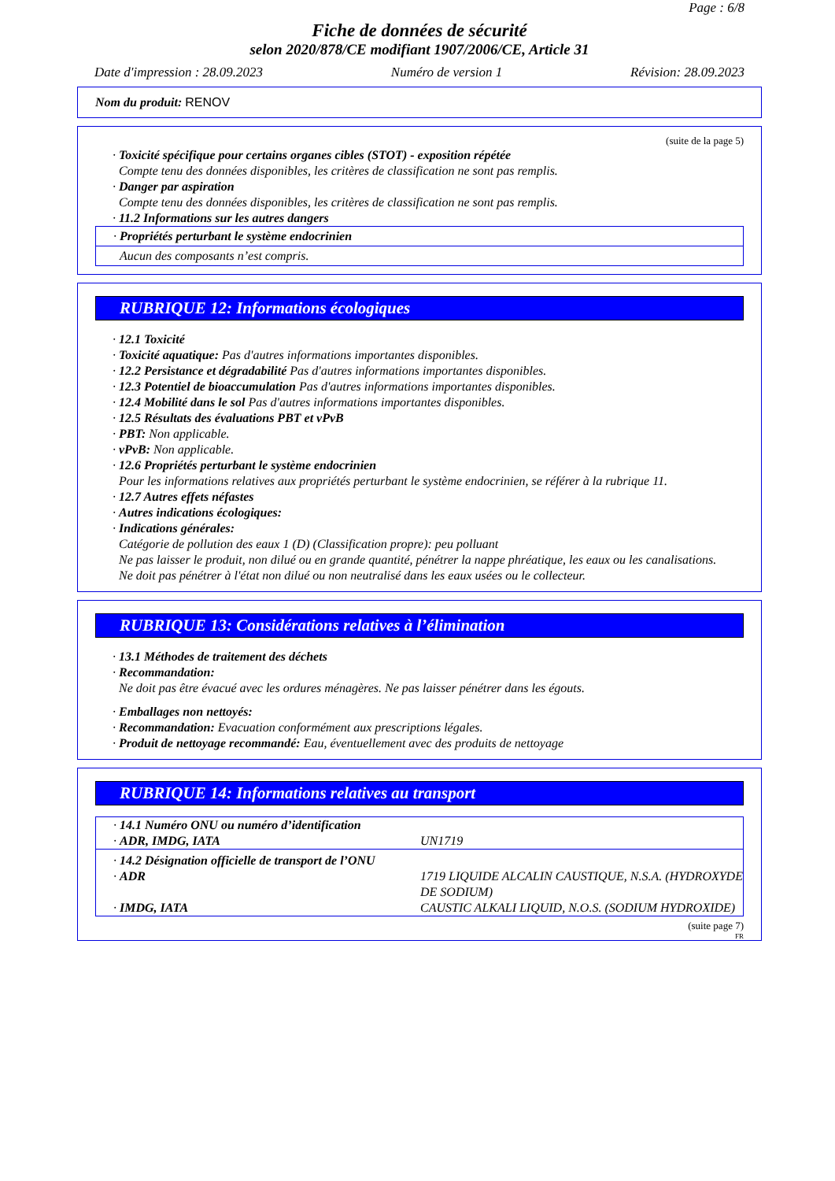Page : 6/8
Fiche de données de sécurité
selon 2020/878/CE modifiant 1907/2006/CE, Article 31
Date d'impression : 28.09.2023 Numéro de version 1 Révision: 28.09.2023
Nom du produit: RENOV
(suite de la page 5)
· Toxicité spécifique pour certains organes cibles (STOT) - exposition répétée
Compte tenu des données disponibles, les critères de classification ne sont pas remplis.
· Danger par aspiration
Compte tenu des données disponibles, les critères de classification ne sont pas remplis.
· 11.2 Informations sur les autres dangers
· Propriétés perturbant le système endocrinien
Aucun des composants n’est compris.
RUBRIQUE 12: Informations écologiques
· 12.1 Toxicité
· Toxicité aquatique: Pas d'autres informations importantes disponibles.
· 12.2 Persistance et dégradabilité Pas d'autres informations importantes disponibles.
· 12.3 Potentiel de bioaccumulation Pas d'autres informations importantes disponibles.
· 12.4 Mobilité dans le sol Pas d'autres informations importantes disponibles.
· 12.5 Résultats des évaluations PBT et vPvB
· PBT: Non applicable.
· vPvB: Non applicable.
· 12.6 Propriétés perturbant le système endocrinien
Pour les informations relatives aux propriétés perturbant le système endocrinien, se référer à la rubrique 11.
· 12.7 Autres effets néfastes
· Autres indications écologiques:
· Indications générales:
Catégorie de pollution des eaux 1 (D) (Classification propre): peu polluant
Ne pas laisser le produit, non dilué ou en grande quantité, pénétrer la nappe phréatique, les eaux ou les canalisations.
Ne doit pas pénétrer à l'état non dilué ou non neutralisé dans les eaux usées ou le collecteur.
RUBRIQUE 13: Considérations relatives à l’élimination
· 13.1 Méthodes de traitement des déchets
· Recommandation:
Ne doit pas être évacué avec les ordures ménagères. Ne pas laisser pénétrer dans les égouts.
· Emballages non nettoyés:
· Recommandation: Evacuation conformément aux prescriptions légales.
· Produit de nettoyage recommandé: Eau, éventuellement avec des produits de nettoyage
RUBRIQUE 14: Informations relatives au transport
| · 14.1 Numéro ONU ou numéro d’identification | |
| · ADR, IMDG, IATA | UN1719 |
| · 14.2 Désignation officielle de transport de l’ONU | |
| · ADR | 1719 LIQUIDE ALCALIN CAUSTIQUE, N.S.A. (HYDROXYDE DE SODIUM) |
| · IMDG, IATA | CAUSTIC ALKALI LIQUID, N.O.S. (SODIUM HYDROXIDE) |
(suite page 7)
FR